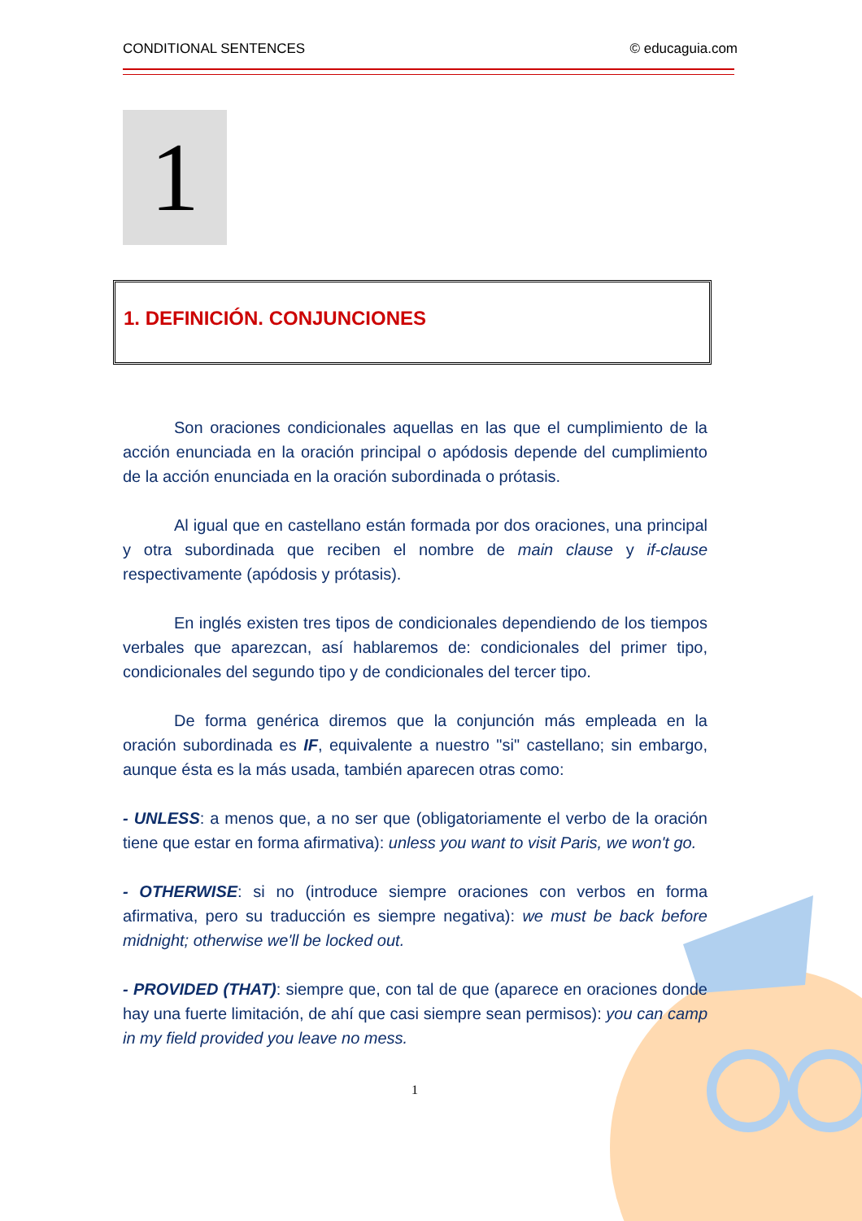CONDITIONAL SENTENCES © educaguia.com
1
1. DEFINICIÓN. CONJUNCIONES
Son oraciones condicionales aquellas en las que el cumplimiento de la acción enunciada en la oración principal o apódosis depende del cumplimiento de la acción enunciada en la oración subordinada o prótasis.
Al igual que en castellano están formada por dos oraciones, una principal y otra subordinada que reciben el nombre de main clause y if-clause respectivamente (apódosis y prótasis).
En inglés existen tres tipos de condicionales dependiendo de los tiempos verbales que aparezcan, así hablaremos de: condicionales del primer tipo, condicionales del segundo tipo y de condicionales del tercer tipo.
De forma genérica diremos que la conjunción más empleada en la oración subordinada es IF, equivalente a nuestro "si" castellano; sin embargo, aunque ésta es la más usada, también aparecen otras como:
- UNLESS: a menos que, a no ser que (obligatoriamente el verbo de la oración tiene que estar en forma afirmativa): unless you want to visit Paris, we won't go.
- OTHERWISE: si no (introduce siempre oraciones con verbos en forma afirmativa, pero su traducción es siempre negativa): we must be back before midnight; otherwise we'll be locked out.
- PROVIDED (THAT): siempre que, con tal de que (aparece en oraciones donde hay una fuerte limitación, de ahí que casi siempre sean permisos): you can camp in my field provided you leave no mess.
1